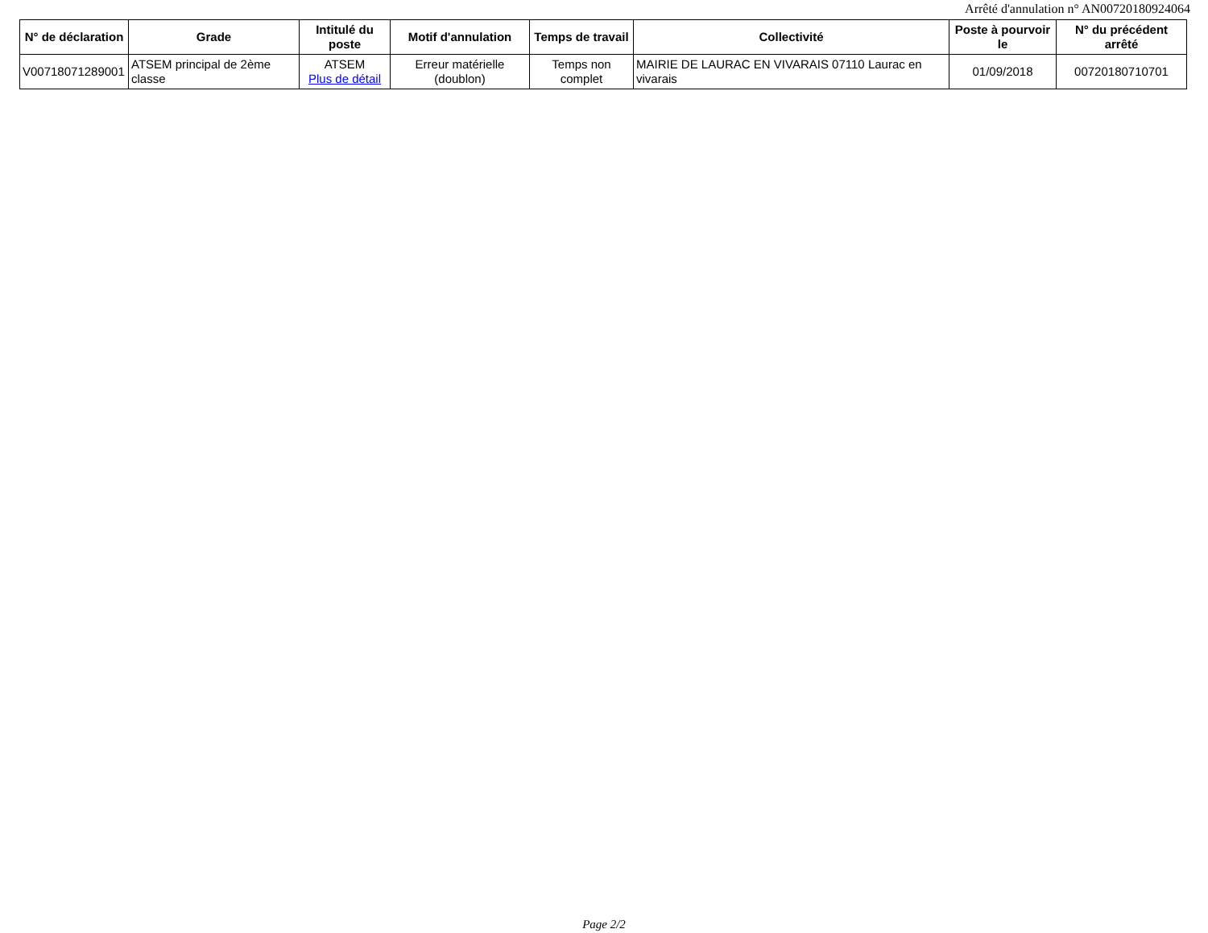Arrêté d'annulation n° AN00720180924064
| N° de déclaration | Grade | Intitulé du poste | Motif d'annulation | Temps de travail | Collectivité | Poste à pourvoir le | N° du précédent arrêté |
| --- | --- | --- | --- | --- | --- | --- | --- |
| V00718071289001 | ATSEM principal de 2ème classe | ATSEM Plus de détail | Erreur matérielle (doublon) | Temps non complet | MAIRIE DE LAURAC EN VIVARAIS 07110 Laurac en vivarais | 01/09/2018 | 00720180710701 |
Page 2/2